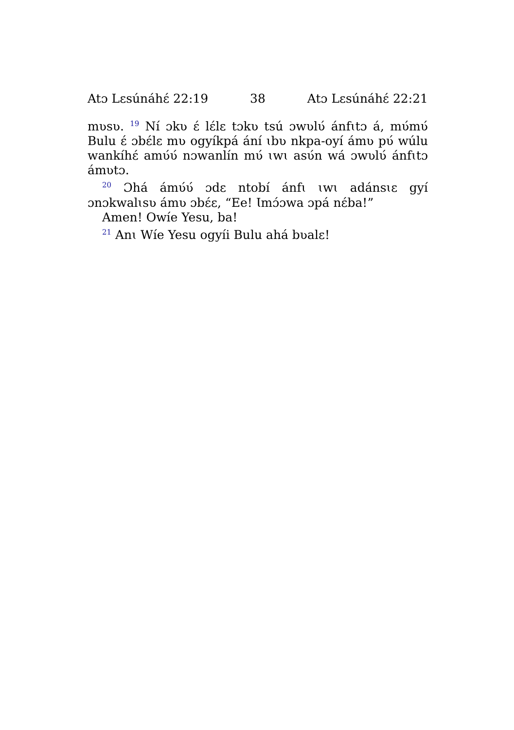Atɔ Lɛsúnáhɛ́ 22:19 38 Atɔ Lɛsúnáhɛ́ 22:21
mʋsʋ. <sup>19</sup> Ní ɔkʋ ɛ́ lɛ́lɛ tɔkʋ tsú ɔwʋlʋ́ ánfɩtɔ á, mʋ́mʋ́ Bulu ɛ́ ɔbɛ́lɛ mʋ ogyíkpá ání ɩbʋ nkpa-oyí ámʋ pʋ́ wúlu wankíhɛ́ amʋ́ʋ́ nɔwanlín mʋ́ ɩwɩ asʋ́n wá ɔwʋlʋ́ ánfɩtɔ ámʋtɔ.
<sup>20</sup> Ɔhá ámʋ́ʋ́ ɔdɛ ntobí ánfɩ ɩwɩ adánsɩɛ gyí ɔnɔkwalɩsʋ ámʋ ɔbɛ́ɛ, “Ee! Ɩmɔ́ɔwa ɔpá nɛ́ba!”
Amen! Owíe Yesu, ba!
<sup>21</sup> Anɩ Wíe Yesu ogyíi Bulu ahá bʋalɛ!